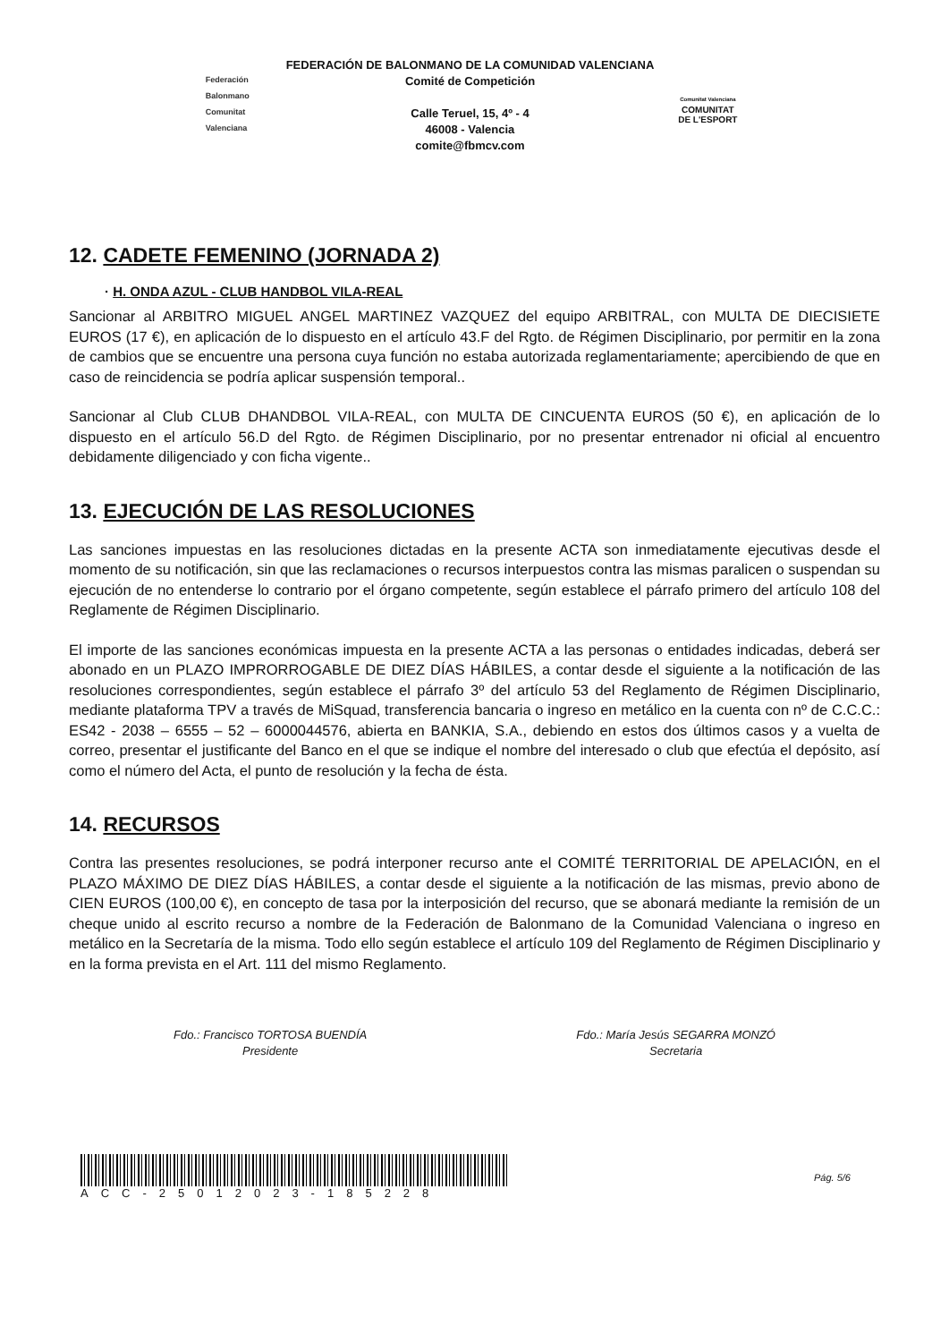Federación Balonmano Comunitat Valenciana
FEDERACIÓN DE BALONMANO DE LA COMUNIDAD VALENCIANA
Comité de Competición
Calle Teruel, 15, 4º - 4
46008 - Valencia
comite@fbmcv.com
Comunitat Valenciana
COMUNITAT
DE L'ESPORT
12. CADETE FEMENINO (JORNADA 2)
· H. ONDA AZUL - CLUB HANDBOL VILA-REAL
Sancionar al ARBITRO MIGUEL ANGEL MARTINEZ VAZQUEZ del equipo ARBITRAL, con MULTA DE DIECISIETE EUROS (17 €), en aplicación de lo dispuesto en el artículo 43.F del Rgto. de Régimen Disciplinario, por permitir en la zona de cambios que se encuentre una persona cuya función no estaba autorizada reglamentariamente; apercibiendo de que en caso de reincidencia se podría aplicar suspensión temporal..
Sancionar al Club CLUB DHANDBOL VILA-REAL, con MULTA DE CINCUENTA EUROS (50 €), en aplicación de lo dispuesto en el artículo 56.D del Rgto. de Régimen Disciplinario, por no presentar entrenador ni oficial al encuentro debidamente diligenciado y con ficha vigente..
13. EJECUCIÓN DE LAS RESOLUCIONES
Las sanciones impuestas en las resoluciones dictadas en la presente ACTA son inmediatamente ejecutivas desde el momento de su notificación, sin que las reclamaciones o recursos interpuestos contra las mismas paralicen o suspendan su ejecución de no entenderse lo contrario por el órgano competente, según establece el párrafo primero del artículo 108 del Reglamente de Régimen Disciplinario.
El importe de las sanciones económicas impuesta en la presente ACTA a las personas o entidades indicadas, deberá ser abonado en un PLAZO IMPRORROGABLE DE DIEZ DÍAS HÁBILES, a contar desde el siguiente a la notificación de las resoluciones correspondientes, según establece el párrafo 3º del artículo 53 del Reglamento de Régimen Disciplinario, mediante plataforma TPV a través de MiSquad, transferencia bancaria o ingreso en metálico en la cuenta con nº de C.C.C.: ES42 - 2038 – 6555 – 52 – 6000044576, abierta en BANKIA, S.A., debiendo en estos dos últimos casos y a vuelta de correo, presentar el justificante del Banco en el que se indique el nombre del interesado o club que efectúa el depósito, así como el número del Acta, el punto de resolución y la fecha de ésta.
14. RECURSOS
Contra las presentes resoluciones, se podrá interponer recurso ante el COMITÉ TERRITORIAL DE APELACIÓN, en el PLAZO MÁXIMO DE DIEZ DÍAS HÁBILES, a contar desde el siguiente a la notificación de las mismas, previo abono de CIEN EUROS (100,00 €), en concepto de tasa por la interposición del recurso, que se abonará mediante la remisión de un cheque unido al escrito recurso a nombre de la Federación de Balonmano de la Comunidad Valenciana o ingreso en metálico en la Secretaría de la misma. Todo ello según establece el artículo 109 del Reglamento de Régimen Disciplinario y en la forma prevista en el Art. 111 del mismo Reglamento.
Fdo.: Francisco TORTOSA BUENDÍA
Presidente
Fdo.: María Jesús SEGARRA MONZÓ
Secretaria
ACC-25012023-185228
Pág. 5/6